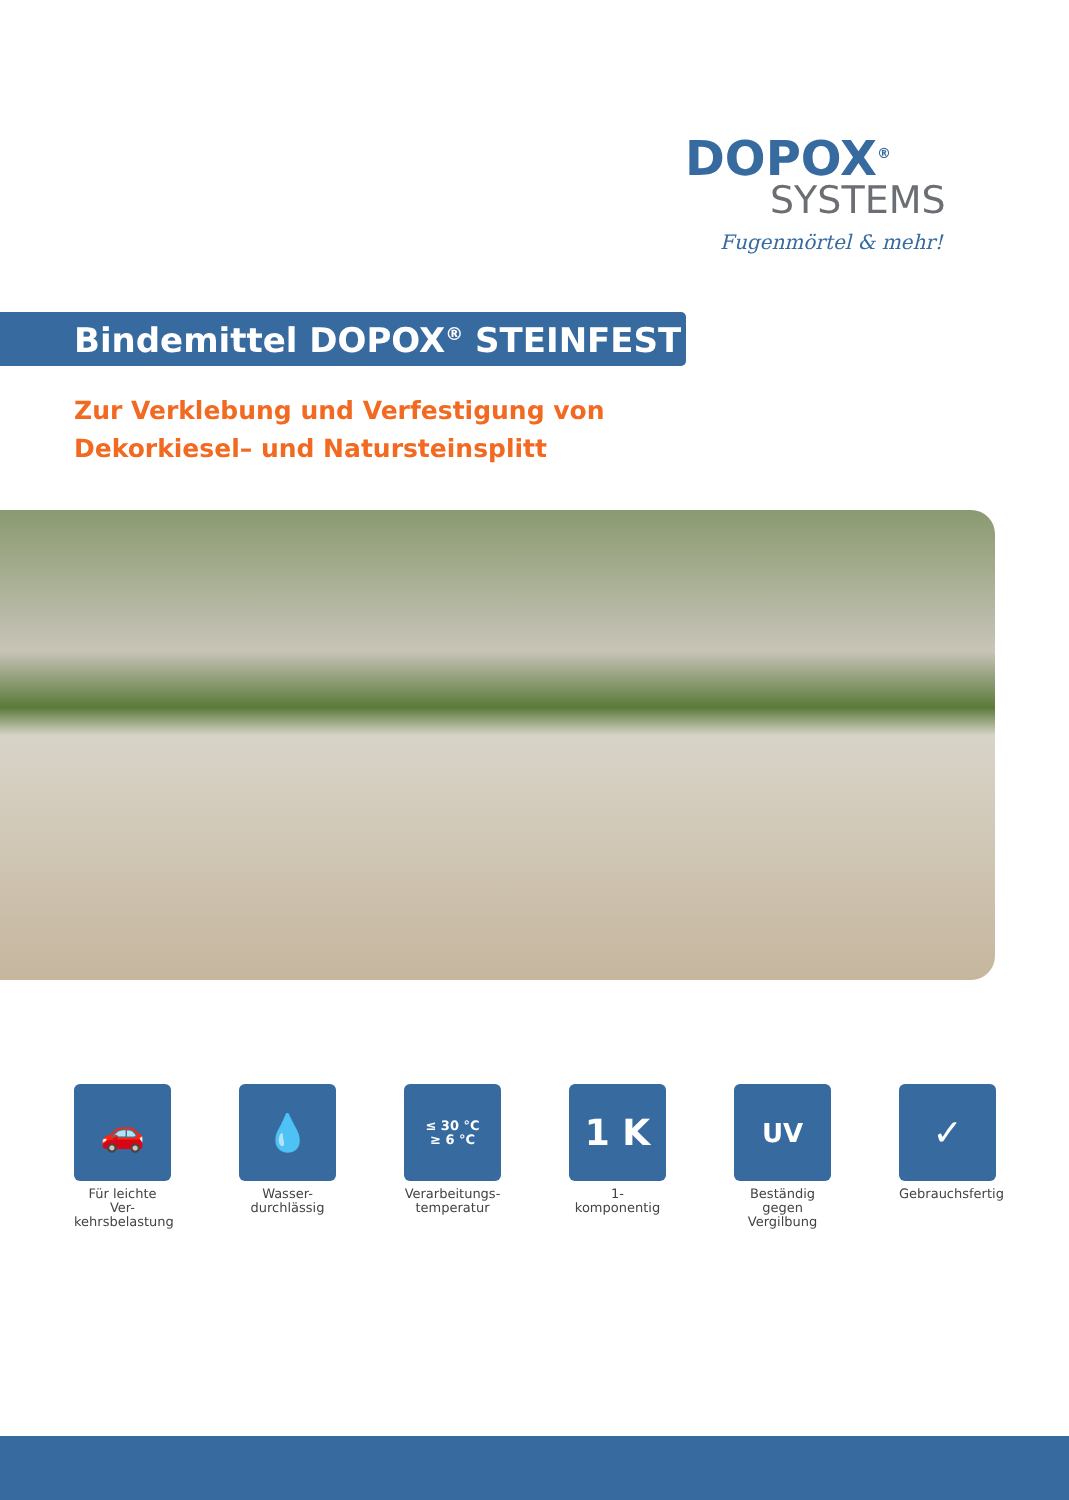DOPOX<sup>®</sup>
SYSTEMS
Fugenmörtel & mehr!
Bindemittel DOPOX<sup>®</sup> STEINFEST
Zur Verklebung und Verfestigung von
Dekorkiesel– und Natursteinsplitt
🚗
Für leichte Ver-
kehrsbelastung
💧
Wasser-
durchlässig
≤ 30 °C
≥ 6 °C
Verarbeitungs-
temperatur
1 K
1-komponentig
UV
Beständig gegen
Vergilbung
✓
Gebrauchsfertig